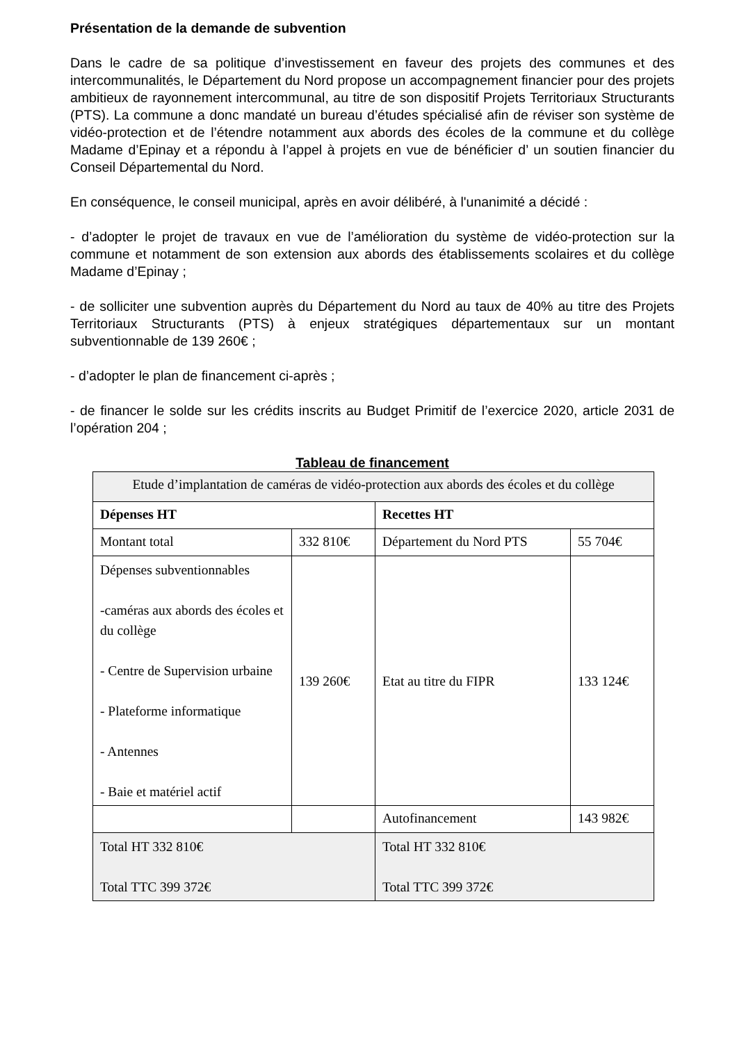Présentation de la demande de subvention
Dans le cadre de sa politique d’investissement en faveur des projets des communes et des intercommunalités, le Département du Nord propose un accompagnement financier pour des projets ambitieux de rayonnement intercommunal, au titre de son dispositif Projets Territoriaux Structurants (PTS). La commune a donc mandaté un bureau d’études spécialisé afin de réviser son système de vidéo-protection et de l’étendre notamment aux abords des écoles de la commune et du collège Madame d’Epinay et a répondu à l’appel à projets en vue de bénéficier d’ un soutien financier du Conseil Départemental du Nord.
En conséquence, le conseil municipal, après en avoir délibéré, à l'unanimité a décidé :
- d’adopter le projet de travaux en vue de l’amélioration du système de vidéo-protection sur la commune et notamment de son extension aux abords des établissements scolaires et du collège Madame d’Epinay ;
- de solliciter une subvention auprès du Département du Nord au taux de 40% au titre des Projets Territoriaux Structurants (PTS) à enjeux stratégiques départementaux sur un montant subventionnable de 139 260€ ;
- d’adopter le plan de financement ci-après ;
- de financer le solde sur les crédits inscrits au Budget Primitif de l’exercice 2020, article 2031 de l’opération 204 ;
Tableau de financement
| Etude d’implantation de caméras de vidéo-protection aux abords des écoles et du collège | | | |
| Dépenses HT | | Recettes HT | |
| Montant total | 332 810€ | Département du Nord PTS | 55 704€ |
| Dépenses subventionnables -caméras aux abords des écoles et du collège - Centre de Supervision urbaine - Plateforme informatique - Antennes - Baie et matériel actif | 139 260€ | Etat au titre du FIPR | 133 124€ |
| | | Autofinancement | 143 982€ |
| Total HT 332 810€ Total TTC 399 372€ | | Total HT 332 810€ Total TTC 399 372€ | |